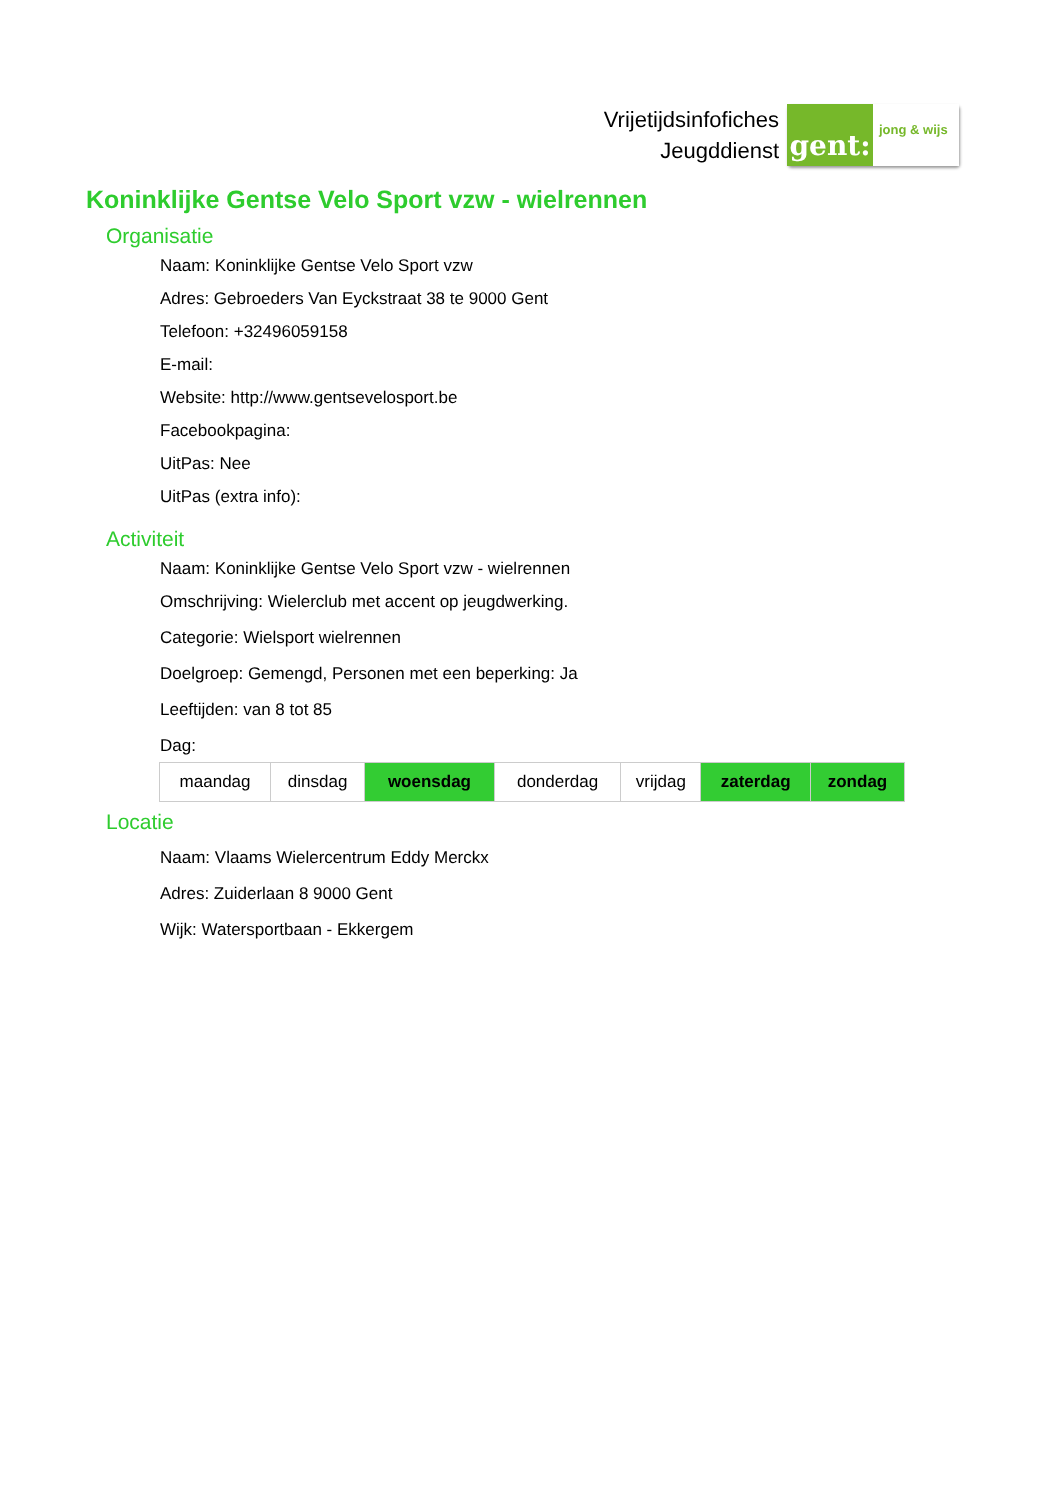Vrijetijdsinfofiches
Jeugddienst
gent:
jong & wijs
Koninklijke Gentse Velo Sport vzw - wielrennen
Organisatie
Naam: Koninklijke Gentse Velo Sport vzw
Adres: Gebroeders Van Eyckstraat 38 te 9000 Gent
Telefoon: +32496059158
E-mail:
Website: http://www.gentsevelosport.be
Facebookpagina:
UitPas: Nee
UitPas (extra info):
Activiteit
Naam: Koninklijke Gentse Velo Sport vzw - wielrennen
Omschrijving: Wielerclub met accent op jeugdwerking.
Categorie: Wielsport wielrennen
Doelgroep: Gemengd, Personen met een beperking: Ja
Leeftijden: van 8 tot 85
Dag:
| maandag | dinsdag | woensdag | donderdag | vrijdag | zaterdag | zondag |
Locatie
Naam: Vlaams Wielercentrum Eddy Merckx
Adres: Zuiderlaan 8 9000 Gent
Wijk: Watersportbaan - Ekkergem